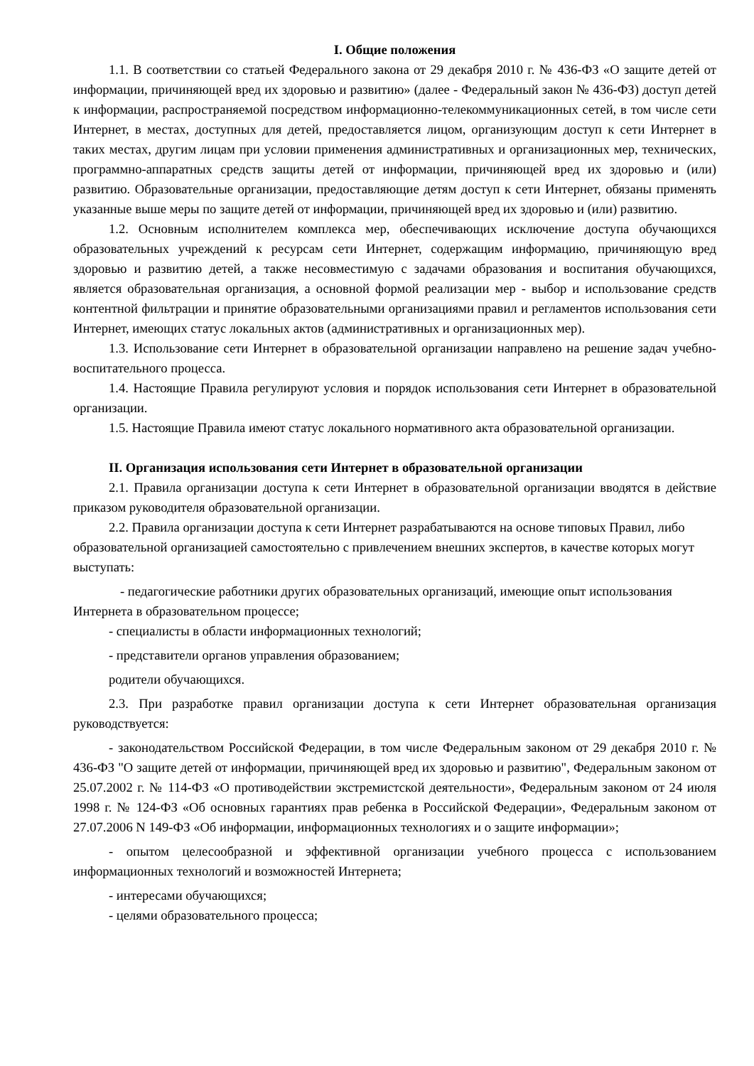I. Общие положения
1.1. В соответствии со статьей Федерального закона от 29 декабря 2010 г. № 436-ФЗ «О защите детей от информации, причиняющей вред их здоровью и развитию» (далее - Федеральный закон № 436-ФЗ) доступ детей к информации, распространяемой посредством информационно-телекоммуникационных сетей, в том числе сети Интернет, в местах, доступных для детей, предоставляется лицом, организующим доступ к сети Интернет в таких местах, другим лицам при условии применения административных и организационных мер, технических, программно-аппаратных средств защиты детей от информации, причиняющей вред их здоровью и (или) развитию. Образовательные организации, предоставляющие детям доступ к сети Интернет, обязаны применять указанные выше меры по защите детей от информации, причиняющей вред их здоровью и (или) развитию.
1.2. Основным исполнителем комплекса мер, обеспечивающих исключение доступа обучающихся образовательных учреждений к ресурсам сети Интернет, содержащим информацию, причиняющую вред здоровью и развитию детей, а также несовместимую с задачами образования и воспитания обучающихся, является образовательная организация, а основной формой реализации мер - выбор и использование средств контентной фильтрации и принятие образовательными организациями правил и регламентов использования сети Интернет, имеющих статус локальных актов (административных и организационных мер).
1.3. Использование сети Интернет в образовательной организации направлено на решение задач учебно-воспитательного процесса.
1.4. Настоящие Правила регулируют условия и порядок использования сети Интернет в образовательной организации.
1.5. Настоящие Правила имеют статус локального нормативного акта образовательной организации.
II. Организация использования сети Интернет в образовательной организации
2.1. Правила организации доступа к сети Интернет в образовательной организации вводятся в действие приказом руководителя образовательной организации.
2.2. Правила организации доступа к сети Интернет разрабатываются на основе типовых Правил, либо образовательной организацией самостоятельно с привлечением внешних экспертов, в качестве которых могут выступать:
- педагогические работники других образовательных организаций, имеющие опыт использования Интернета в образовательном процессе;
- специалисты в области информационных технологий;
- представители органов управления образованием;
родители обучающихся.
2.3. При разработке правил организации доступа к сети Интернет образовательная организация руководствуется:
- законодательством Российской Федерации, в том числе Федеральным законом от 29 декабря 2010 г. № 436-ФЗ "О защите детей от информации, причиняющей вред их здоровью и развитию", Федеральным законом от 25.07.2002 г. № 114-ФЗ «О противодействии экстремистской деятельности», Федеральным законом от 24 июля 1998 г. № 124-ФЗ «Об основных гарантиях прав ребенка в Российской Федерации», Федеральным законом от 27.07.2006 N 149-ФЗ «Об информации, информационных технологиях и о защите информации»;
- опытом целесообразной и эффективной организации учебного процесса с использованием информационных технологий и возможностей Интернета;
- интересами обучающихся;
- целями образовательного процесса;